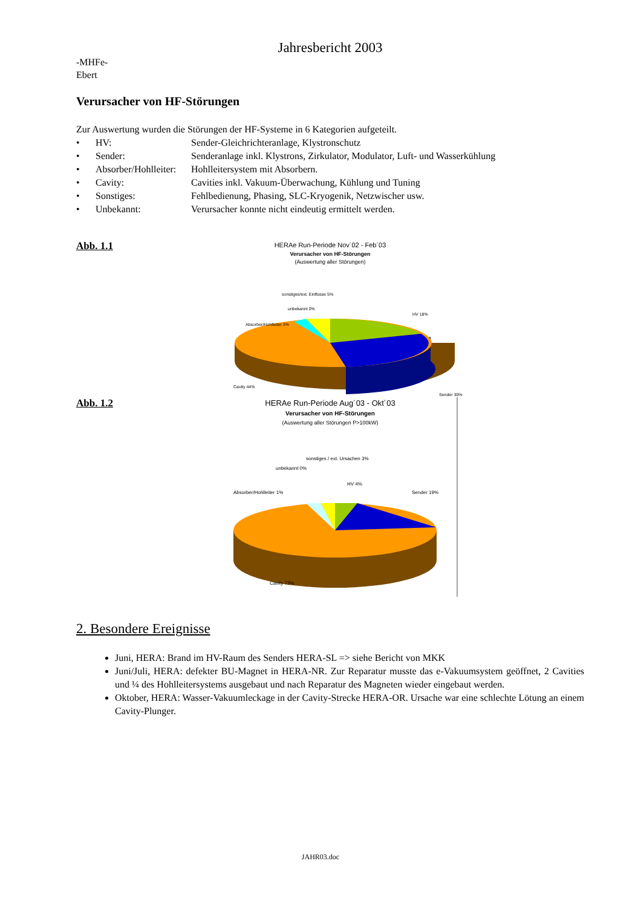Jahresbericht 2003
-MHFe-
Ebert
Verursacher von HF-Störungen
Zur Auswertung wurden die Störungen der HF-Systeme in 6 Kategorien aufgeteilt.
• HV: Sender-Gleichrichteranlage, Klystronschutz
• Sender: Senderanlage inkl. Klystrons, Zirkulator, Modulator, Luft- und Wasserkühlung
• Absorber/Hohlleiter: Hohlleitersystem mit Absorbern.
• Cavity: Cavities inkl. Vakuum-Überwachung, Kühlung und Tuning
• Sonstiges: Fehlbedienung, Phasing, SLC-Kryogenik, Netzwischer usw.
• Unbekannt: Verursacher konnte nicht eindeutig ermittelt werden.
Abb. 1.1
HERAe Run-Periode Nov´02 - Feb´03
Verursacher von HF-Störungen
(Auswertung aller Störungen)
sonstiges/ext. Einflüsse 5%
unbekannt 0%
Absorber/Hohlleiter 3%
HV 18%
Cavity 44%
Sender 30%
Abb. 1.2
HERAe Run-Periode Aug´03 - Okt´03
Verursacher von HF-Störungen
(Auswertung aller Störungen P>100kW)
sonstiges / ext. Ursachen 3%
unbekannt 0%
Absorber/Hohlleiter 1%
HV 4%
Sender 19%
Cavity 73%
2. Besondere Ereignisse
Juni, HERA: Brand im HV-Raum des Senders HERA-SL => siehe Bericht von MKK
Juni/Juli, HERA: defekter BU-Magnet in HERA-NR. Zur Reparatur musste das e-Vakuumsystem geöffnet, 2 Cavities und ¼ des Hohlleitersystems ausgebaut und nach Reparatur des Magneten wieder eingebaut werden.
Oktober, HERA: Wasser-Vakuumleckage in der Cavity-Strecke HERA-OR. Ursache war eine schlechte Lötung an einem Cavity-Plunger.
JAHR03.doc